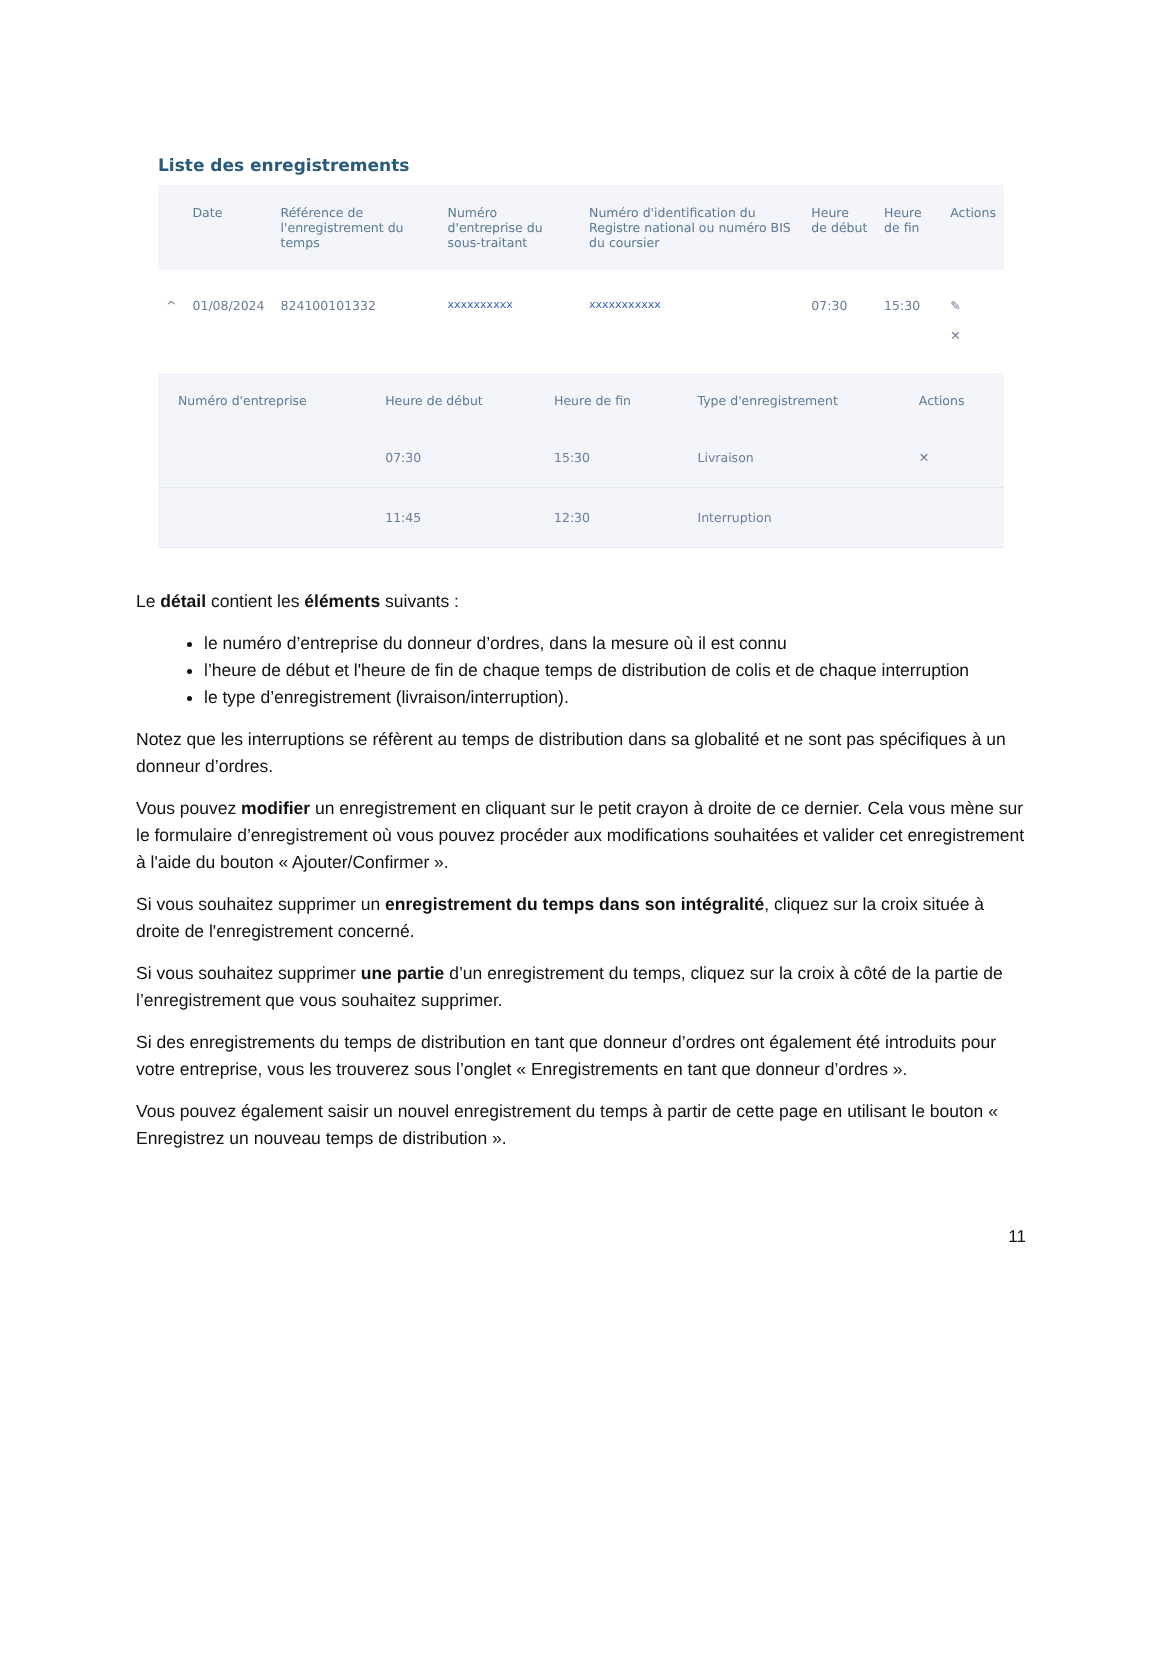Liste des enregistrements
| | Date | Référence de l'enregistrement du temps | Numéro d'entreprise du sous-traitant | Numéro d'identification du Registre national ou numéro BIS du coursier | Heure de début | Heure de fin | Actions |
| --- | --- | --- | --- | --- | --- | --- | --- |
| ^ | 01/08/2024 | 824100101332 | xxxxxxxxxx | xxxxxxxxxxx | 07:30 | 15:30 | ✎ ✕ |
| Numéro d'entreprise | Heure de début | Heure de fin | Type d'enregistrement | Actions |
| --- | --- | --- | --- | --- |
| | 07:30 | 15:30 | Livraison | ✕ |
| | 11:45 | 12:30 | Interruption | |
Le détail contient les éléments suivants :
le numéro d’entreprise du donneur d’ordres, dans la mesure où il est connu
l’heure de début et l'heure de fin de chaque temps de distribution de colis et de chaque interruption
le type d’enregistrement (livraison/interruption).
Notez que les interruptions se réfèrent au temps de distribution dans sa globalité et ne sont pas spécifiques à un donneur d’ordres.
Vous pouvez modifier un enregistrement en cliquant sur le petit crayon à droite de ce dernier. Cela vous mène sur le formulaire d’enregistrement où vous pouvez procéder aux modifications souhaitées et valider cet enregistrement à l'aide du bouton « Ajouter/Confirmer ».
Si vous souhaitez supprimer un enregistrement du temps dans son intégralité, cliquez sur la croix située à droite de l'enregistrement concerné.
Si vous souhaitez supprimer une partie d’un enregistrement du temps, cliquez sur la croix à côté de la partie de l’enregistrement que vous souhaitez supprimer.
Si des enregistrements du temps de distribution en tant que donneur d’ordres ont également été introduits pour votre entreprise, vous les trouverez sous l’onglet « Enregistrements en tant que donneur d’ordres ».
Vous pouvez également saisir un nouvel enregistrement du temps à partir de cette page en utilisant le bouton « Enregistrez un nouveau temps de distribution ».
11